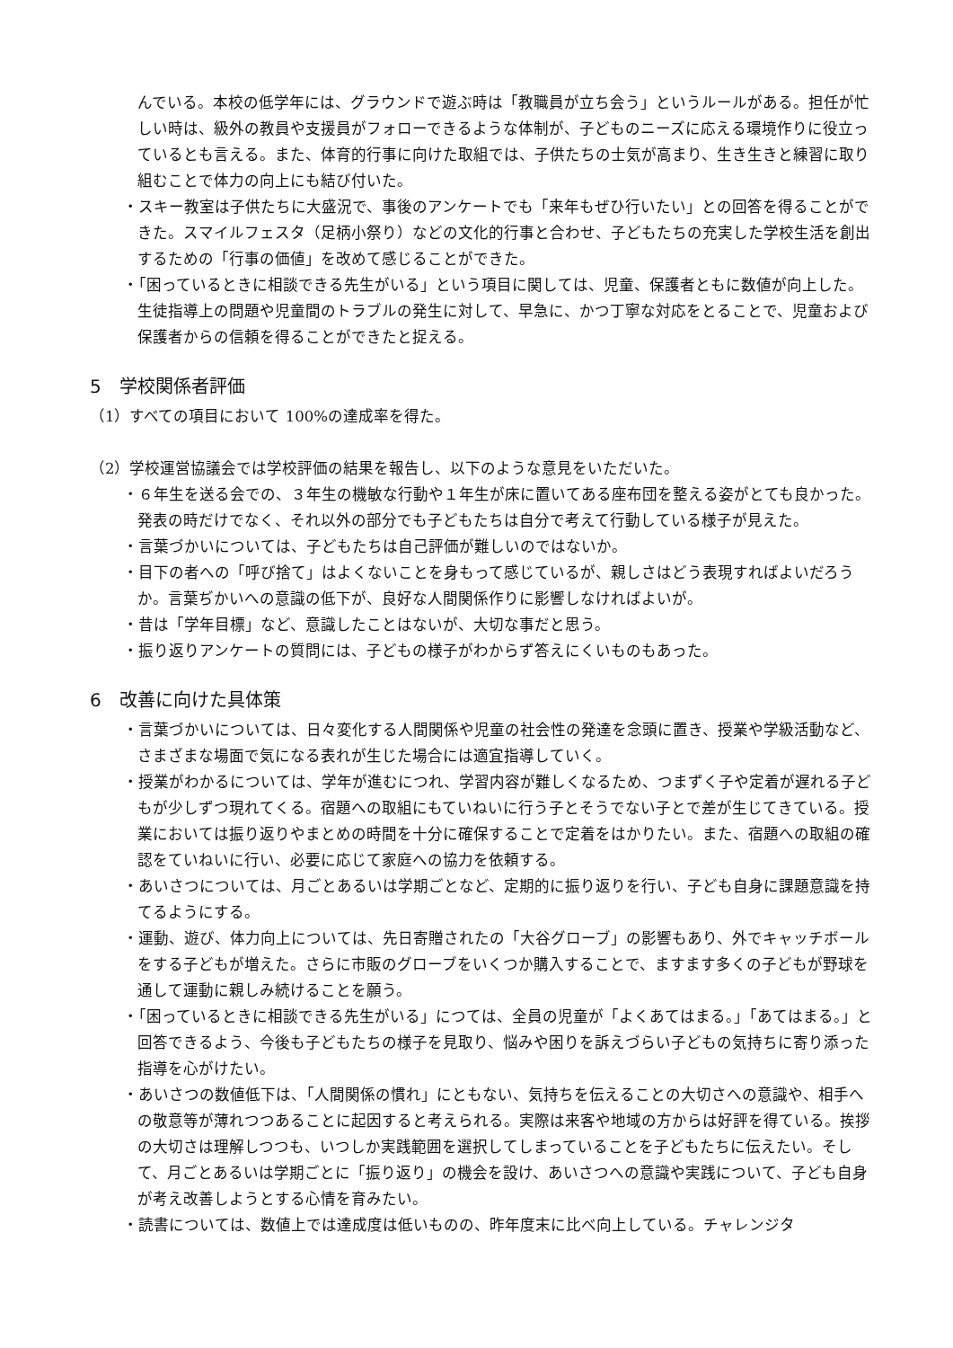んでいる。本校の低学年には、グラウンドで遊ぶ時は「教職員が立ち会う」というルールがある。担任が忙しい時は、級外の教員や支援員がフォローできるような体制が、子どものニーズに応える環境作りに役立っているとも言える。また、体育的行事に向けた取組では、子供たちの士気が高まり、生き生きと練習に取り組むことで体力の向上にも結び付いた。
・スキー教室は子供たちに大盛況で、事後のアンケートでも「来年もぜひ行いたい」との回答を得ることができた。スマイルフェスタ（足柄小祭り）などの文化的行事と合わせ、子どもたちの充実した学校生活を創出するための「行事の価値」を改めて感じることができた。
・「困っているときに相談できる先生がいる」という項目に関しては、児童、保護者ともに数値が向上した。生徒指導上の問題や児童間のトラブルの発生に対して、早急に、かつ丁寧な対応をとることで、児童および保護者からの信頼を得ることができたと捉える。
5　学校関係者評価
（1）すべての項目において 100%の達成率を得た。
（2）学校運営協議会では学校評価の結果を報告し、以下のような意見をいただいた。
・６年生を送る会での、３年生の機敏な行動や１年生が床に置いてある座布団を整える姿がとても良かった。発表の時だけでなく、それ以外の部分でも子どもたちは自分で考えて行動している様子が見えた。
・言葉づかいについては、子どもたちは自己評価が難しいのではないか。
・目下の者への「呼び捨て」はよくないことを身もって感じているが、親しさはどう表現すればよいだろうか。言葉ぢかいへの意識の低下が、良好な人間関係作りに影響しなければよいが。
・昔は「学年目標」など、意識したことはないが、大切な事だと思う。
・振り返りアンケートの質問には、子どもの様子がわからず答えにくいものもあった。
6　改善に向けた具体策
・言葉づかいについては、日々変化する人間関係や児童の社会性の発達を念頭に置き、授業や学級活動など、さまざまな場面で気になる表れが生じた場合には適宜指導していく。
・授業がわかるについては、学年が進むにつれ、学習内容が難しくなるため、つまずく子や定着が遅れる子どもが少しずつ現れてくる。宿題への取組にもていねいに行う子とそうでない子とで差が生じてきている。授業においては振り返りやまとめの時間を十分に確保することで定着をはかりたい。また、宿題への取組の確認をていねいに行い、必要に応じて家庭への協力を依頼する。
・あいさつについては、月ごとあるいは学期ごとなど、定期的に振り返りを行い、子ども自身に課題意識を持てるようにする。
・運動、遊び、体力向上については、先日寄贈されたの「大谷グローブ」の影響もあり、外でキャッチボールをする子どもが増えた。さらに市販のグローブをいくつか購入することで、ますます多くの子どもが野球を通して運動に親しみ続けることを願う。
・「困っているときに相談できる先生がいる」につては、全員の児童が「よくあてはまる。」「あてはまる。」と回答できるよう、今後も子どもたちの様子を見取り、悩みや困りを訴えづらい子どもの気持ちに寄り添った指導を心がけたい。
・あいさつの数値低下は、「人間関係の慣れ」にともない、気持ちを伝えることの大切さへの意識や、相手への敬意等が薄れつつあることに起因すると考えられる。実際は来客や地域の方からは好評を得ている。挨拶の大切さは理解しつつも、いつしか実践範囲を選択してしまっていることを子どもたちに伝えたい。そして、月ごとあるいは学期ごとに「振り返り」の機会を設け、あいさつへの意識や実践について、子ども自身が考え改善しようとする心情を育みたい。
・読書については、数値上では達成度は低いものの、昨年度末に比べ向上している。チャレンジタ